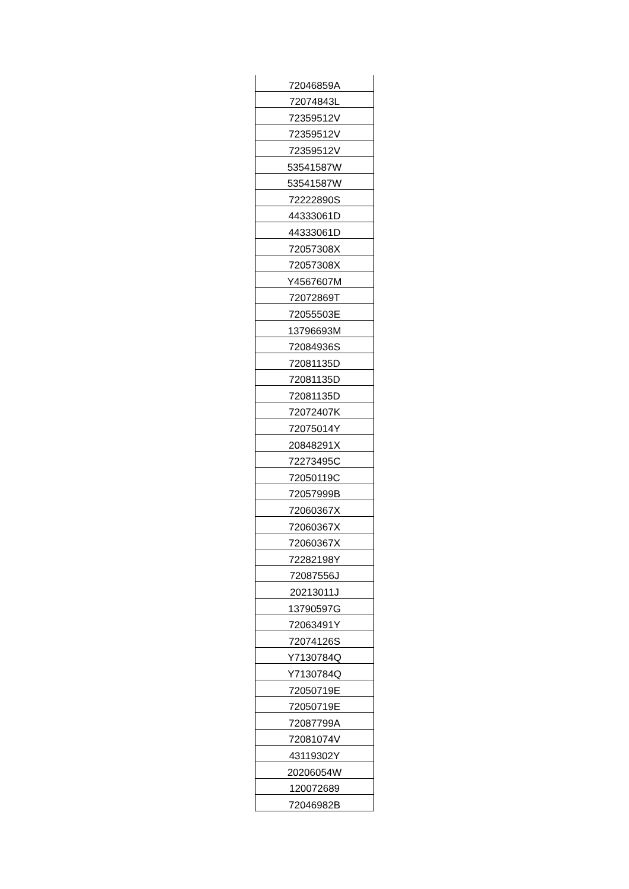| 72046859A |
| 72074843L |
| 72359512V |
| 72359512V |
| 72359512V |
| 53541587W |
| 53541587W |
| 72222890S |
| 44333061D |
| 44333061D |
| 72057308X |
| 72057308X |
| Y4567607M |
| 72072869T |
| 72055503E |
| 13796693M |
| 72084936S |
| 72081135D |
| 72081135D |
| 72081135D |
| 72072407K |
| 72075014Y |
| 20848291X |
| 72273495C |
| 72050119C |
| 72057999B |
| 72060367X |
| 72060367X |
| 72060367X |
| 72282198Y |
| 72087556J |
| 20213011J |
| 13790597G |
| 72063491Y |
| 72074126S |
| Y7130784Q |
| Y7130784Q |
| 72050719E |
| 72050719E |
| 72087799A |
| 72081074V |
| 43119302Y |
| 20206054W |
| 120072689 |
| 72046982B |